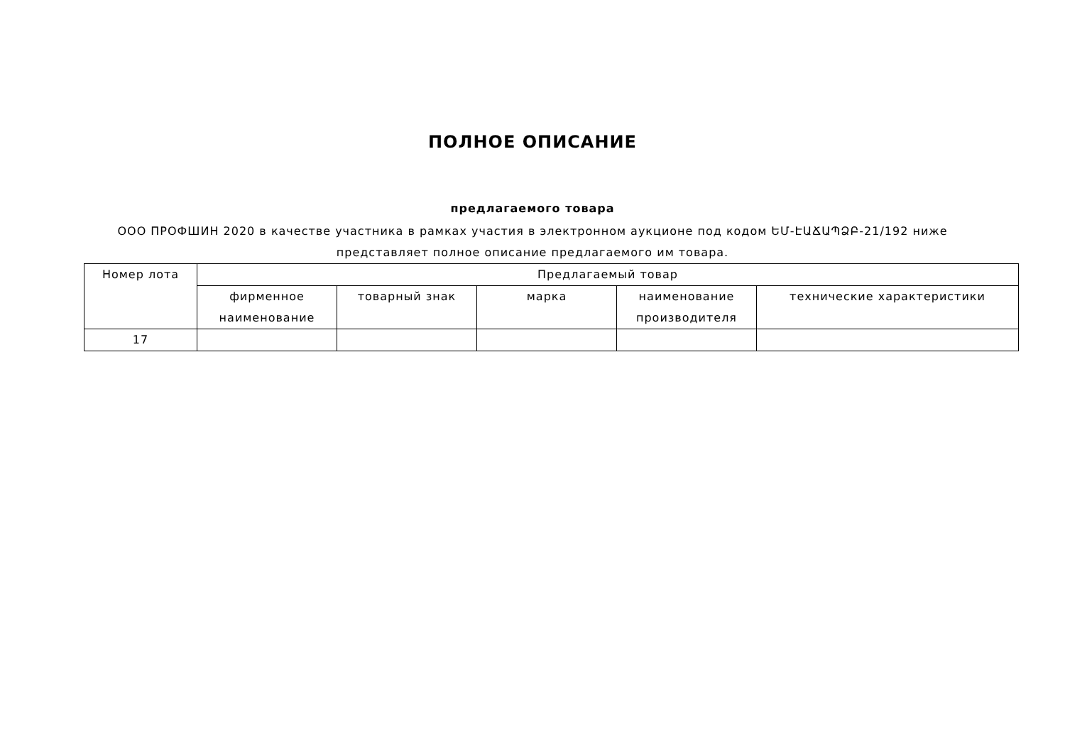ПОЛНОЕ ОПИСАНИЕ
предлагаемого товара
ООО ПРОФШИН 2020 в качестве участника в рамках участия в электронном аукционе под кодом ԵՄ-ԷԱՃԱՊՁԲ-21/192 ниже представляет полное описание предлагаемого им товара.
| Номер лота | Предлагаемый товар | | | | |
| --- | --- | --- | --- | --- | --- |
| | фирменное наименование | товарный знак | марка | наименование производителя | технические характеристики |
| 17 | | | | | |